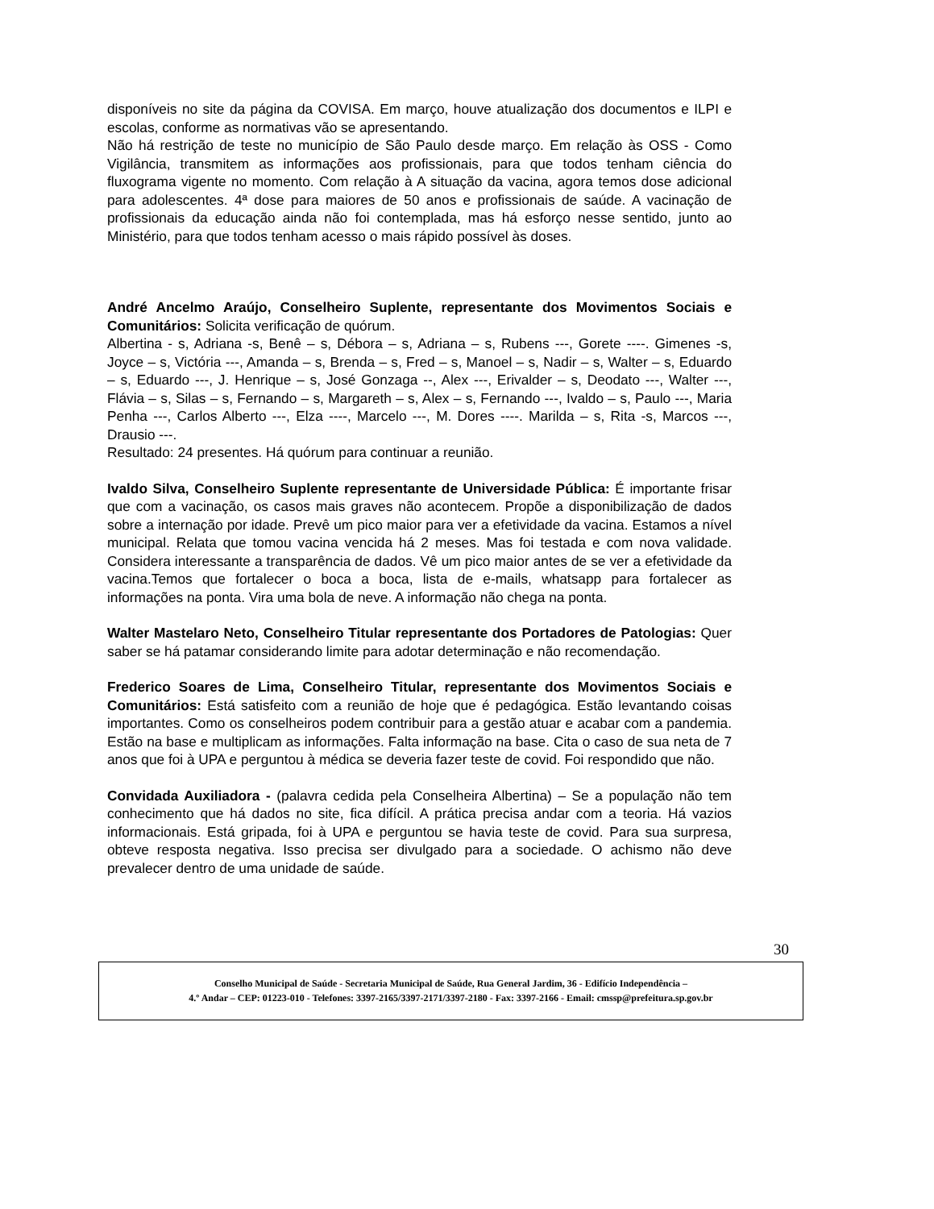disponíveis no site da página da COVISA. Em março, houve atualização dos documentos e ILPI e escolas, conforme as normativas vão se apresentando.
Não há restrição de teste no município de São Paulo desde março. Em relação às OSS - Como Vigilância, transmitem as informações aos profissionais, para que todos tenham ciência do fluxograma vigente no momento. Com relação à A situação da vacina, agora temos dose adicional para adolescentes. 4ª dose para maiores de 50 anos e profissionais de saúde. A vacinação de profissionais da educação ainda não foi contemplada, mas há esforço nesse sentido, junto ao Ministério, para que todos tenham acesso o mais rápido possível às doses.
André Ancelmo Araújo, Conselheiro Suplente, representante dos Movimentos Sociais e Comunitários: Solicita verificação de quórum.
Albertina - s, Adriana -s, Benê – s, Débora – s, Adriana – s, Rubens ---, Gorete ----. Gimenes -s, Joyce – s, Victória ---, Amanda – s, Brenda – s, Fred – s, Manoel – s, Nadir – s, Walter – s, Eduardo – s, Eduardo ---, J. Henrique – s, José Gonzaga --, Alex ---, Erivalder – s, Deodato ---, Walter ---, Flávia – s, Silas – s, Fernando – s, Margareth – s, Alex – s, Fernando ---, Ivaldo – s, Paulo ---, Maria Penha ---, Carlos Alberto ---, Elza ----, Marcelo ---, M. Dores ----. Marilda – s, Rita -s, Marcos ---, Drausio ---.
Resultado: 24 presentes. Há quórum para continuar a reunião.
Ivaldo Silva, Conselheiro Suplente representante de Universidade Pública: É importante frisar que com a vacinação, os casos mais graves não acontecem. Propõe a disponibilização de dados sobre a internação por idade. Prevê um pico maior para ver a efetividade da vacina. Estamos a nível municipal. Relata que tomou vacina vencida há 2 meses. Mas foi testada e com nova validade. Considera interessante a transparência de dados. Vê um pico maior antes de se ver a efetividade da vacina.Temos que fortalecer o boca a boca, lista de e-mails, whatsapp para fortalecer as informações na ponta. Vira uma bola de neve. A informação não chega na ponta.
Walter Mastelaro Neto, Conselheiro Titular representante dos Portadores de Patologias: Quer saber se há patamar considerando limite para adotar determinação e não recomendação.
Frederico Soares de Lima, Conselheiro Titular, representante dos Movimentos Sociais e Comunitários: Está satisfeito com a reunião de hoje que é pedagógica. Estão levantando coisas importantes. Como os conselheiros podem contribuir para a gestão atuar e acabar com a pandemia. Estão na base e multiplicam as informações. Falta informação na base. Cita o caso de sua neta de 7 anos que foi à UPA e perguntou à médica se deveria fazer teste de covid. Foi respondido que não.
Convidada Auxiliadora - (palavra cedida pela Conselheira Albertina) – Se a população não tem conhecimento que há dados no site, fica difícil. A prática precisa andar com a teoria. Há vazios informacionais. Está gripada, foi à UPA e perguntou se havia teste de covid. Para sua surpresa, obteve resposta negativa. Isso precisa ser divulgado para a sociedade. O achismo não deve prevalecer dentro de uma unidade de saúde.
30
Conselho Municipal de Saúde - Secretaria Municipal de Saúde, Rua General Jardim, 36 - Edifício Independência –
4.º Andar – CEP: 01223-010 - Telefones: 3397-2165/3397-2171/3397-2180 - Fax: 3397-2166 - Email: cmssp@prefeitura.sp.gov.br